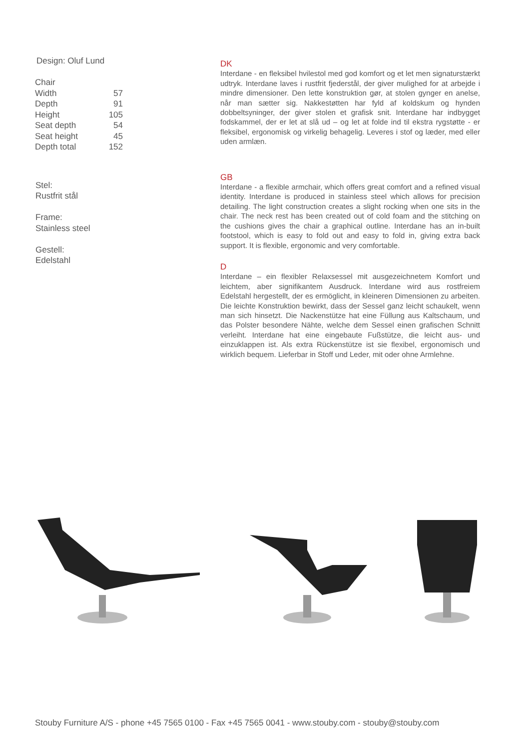Design: Oluf Lund
| Chair | |
| Width | 57 |
| Depth | 91 |
| Height | 105 |
| Seat depth | 54 |
| Seat height | 45 |
| Depth total | 152 |
Stel:
Rustfrit stål
Frame:
Stainless steel
Gestell:
Edelstahl
DK
Interdane - en fleksibel hvilestol med god komfort og et let men signaturstærkt udtryk. Interdane laves i rustfrit fjederstål, der giver mulighed for at arbejde i mindre dimensioner. Den lette konstruktion gør, at stolen gynger en anelse, når man sætter sig. Nakkestøtten har fyld af koldskum og hynden dobbeltsyninger, der giver stolen et grafisk snit. Interdane har indbygget fodskammel, der er let at slå ud – og let at folde ind til ekstra rygstøtte - er fleksibel, ergonomisk og virkelig behagelig. Leveres i stof og læder, med eller uden armlæn.
GB
Interdane - a flexible armchair, which offers great comfort and a refined visual identity. Interdane is produced in stainless steel which allows for precision detailing. The light construction creates a slight rocking when one sits in the chair. The neck rest has been created out of cold foam and the stitching on the cushions gives the chair a graphical outline. Interdane has an in-built footstool, which is easy to fold out and easy to fold in, giving extra back support. It is flexible, ergonomic and very comfortable.
D
Interdane – ein flexibler Relaxsessel mit ausgezeichnetem Komfort und leichtem, aber signifikantem Ausdruck. Interdane wird aus rostfreiem Edelstahl hergestellt, der es ermöglicht, in kleineren Dimensionen zu arbeiten. Die leichte Konstruktion bewirkt, dass der Sessel ganz leicht schaukelt, wenn man sich hinsetzt. Die Nackenstütze hat eine Füllung aus Kaltschaum, und das Polster besondere Nähte, welche dem Sessel einen grafischen Schnitt verleiht. Interdane hat eine eingebaute Fußstütze, die leicht aus- und einzuklappen ist. Als extra Rückenstütze ist sie flexibel, ergonomisch und wirklich bequem. Lieferbar in Stoff und Leder, mit oder ohne Armlehne.
Stouby Furniture A/S - phone +45 7565 0100 - Fax +45 7565 0041 - www.stouby.com - stouby@stouby.com